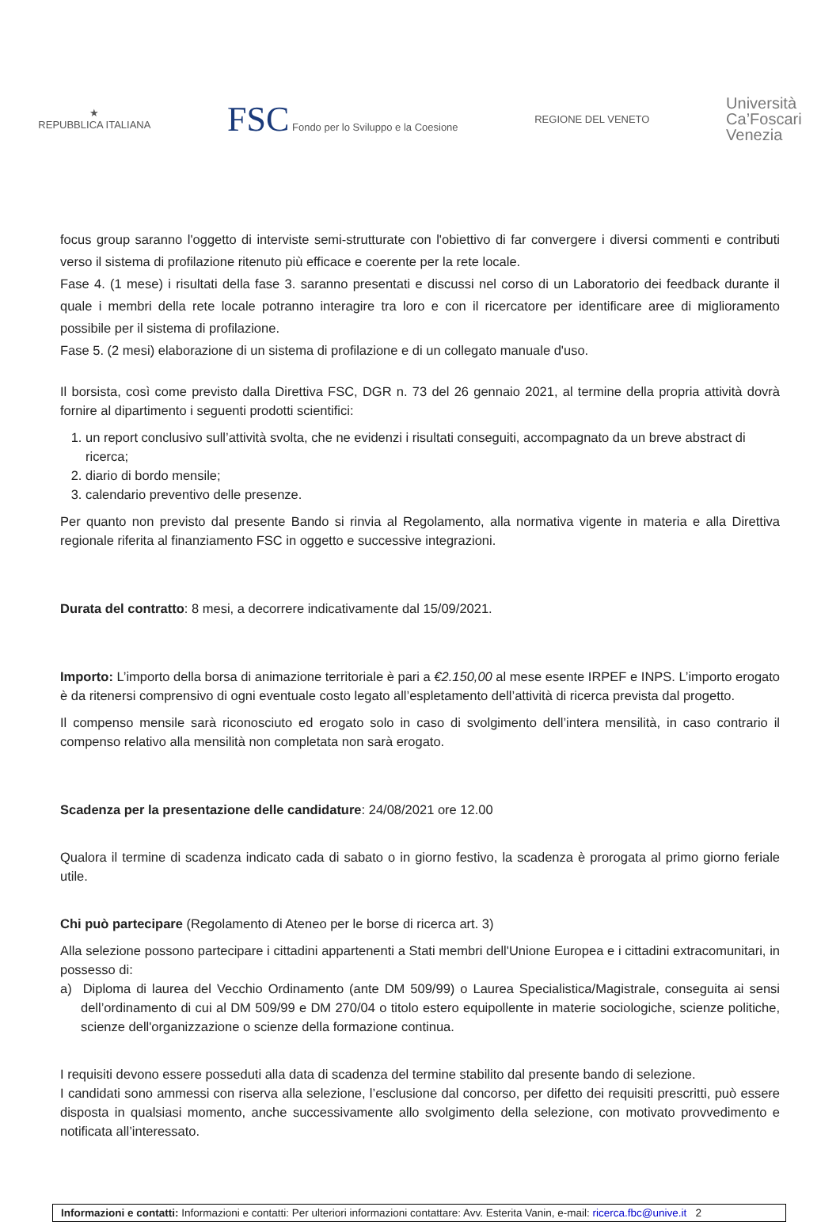★
REPUBBLICA ITALIANA
FSC Fondo per lo Sviluppo e la Coesione
REGIONE DEL VENETO
Università
Ca’Foscari
Venezia
focus group saranno l'oggetto di interviste semi-strutturate con l'obiettivo di far convergere i diversi commenti e contributi verso il sistema di profilazione ritenuto più efficace e coerente per la rete locale.
Fase 4. (1 mese) i risultati della fase 3. saranno presentati e discussi nel corso di un Laboratorio dei feedback durante il quale i membri della rete locale potranno interagire tra loro e con il ricercatore per identificare aree di miglioramento possibile per il sistema di profilazione.
Fase 5. (2 mesi) elaborazione di un sistema di profilazione e di un collegato manuale d'uso.
Il borsista, così come previsto dalla Direttiva FSC, DGR n. 73 del 26 gennaio 2021, al termine della propria attività dovrà fornire al dipartimento i seguenti prodotti scientifici:
1. un report conclusivo sull’attività svolta, che ne evidenzi i risultati conseguiti, accompagnato da un breve abstract di ricerca;
2. diario di bordo mensile;
3. calendario preventivo delle presenze.
Per quanto non previsto dal presente Bando si rinvia al Regolamento, alla normativa vigente in materia e alla Direttiva regionale riferita al finanziamento FSC in oggetto e successive integrazioni.
Durata del contratto: 8 mesi, a decorrere indicativamente dal 15/09/2021.
Importo: L’importo della borsa di animazione territoriale è pari a €2.150,00 al mese esente IRPEF e INPS. L’importo erogato è da ritenersi comprensivo di ogni eventuale costo legato all’espletamento dell’attività di ricerca prevista dal progetto.
Il compenso mensile sarà riconosciuto ed erogato solo in caso di svolgimento dell’intera mensilità, in caso contrario il compenso relativo alla mensilità non completata non sarà erogato.
Scadenza per la presentazione delle candidature: 24/08/2021 ore 12.00
Qualora il termine di scadenza indicato cada di sabato o in giorno festivo, la scadenza è prorogata al primo giorno feriale utile.
Chi può partecipare (Regolamento di Ateneo per le borse di ricerca art. 3)
Alla selezione possono partecipare i cittadini appartenenti a Stati membri dell'Unione Europea e i cittadini extracomunitari, in possesso di:
a) Diploma di laurea del Vecchio Ordinamento (ante DM 509/99) o Laurea Specialistica/Magistrale, conseguita ai sensi dell’ordinamento di cui al DM 509/99 e DM 270/04 o titolo estero equipollente in materie sociologiche, scienze politiche, scienze dell'organizzazione o scienze della formazione continua.
I requisiti devono essere posseduti alla data di scadenza del termine stabilito dal presente bando di selezione.
I candidati sono ammessi con riserva alla selezione, l’esclusione dal concorso, per difetto dei requisiti prescritti, può essere disposta in qualsiasi momento, anche successivamente allo svolgimento della selezione, con motivato provvedimento e notificata all’interessato.
Informazioni e contatti: Informazioni e contatti: Per ulteriori informazioni contattare: Avv. Esterita Vanin, e-mail: ricerca.fbc@unive.it 2